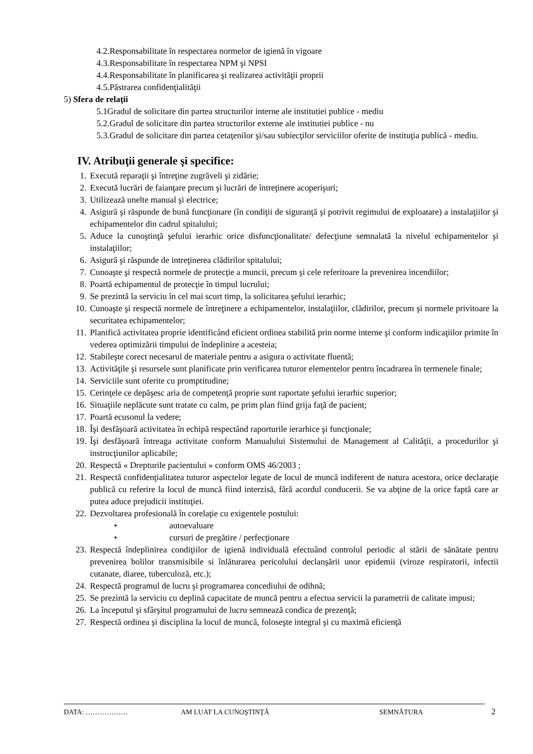4.2.Responsabilitate în respectarea normelor de igienă în vigoare
4.3.Responsabilitate în respectarea NPM şi NPSI
4.4.Responsabilitate în planificarea şi realizarea activităţii proprii
4.5.Păstrarea confidenţialităţii
5) Sfera de relaţii
5.1Gradul de solicitare din partea structurilor interne ale institutiei publice - mediu
5.2.Gradul de solicitare din partea structurilor externe ale institutiei publice - nu
5.3.Gradul de solicitare din partea cetaţenilor şi/sau subiecţilor serviciilor oferite de instituţia publică - mediu.
IV. Atribuţii generale şi specifice:
1. Execută reparaţii şi întreţine zugrăveli şi zidărie;
2. Execută lucrări de faianţare precum şi lucrări de întreţinere acoperişuri;
3. Utilizează unelte manual şi electrice;
4. Asigură şi răspunde de bună funcţionare (în condiţii de siguranţă şi potrivit regimului de exploatare) a instalaţiilor şi echipamentelor din cadrul spitalului;
5. Aduce la cunoştinţă şefului ierarhic orice disfuncţionalitate/ defecţiune semnalată la nivelul echipamentelor şi instalaţiilor;
6. Asigură şi răspunde de intreţinerea clădirilor spitalului;
7. Cunoaşte şi respectă normele de protecţie a muncii, precum şi cele referitoare la prevenirea incendiilor;
8. Poartă echipamentul de protecţie în timpul lucrului;
9. Se prezintă la serviciu în cel mai scurt timp, la solicitarea şefului ierarhic;
10. Cunoaşte şi respectă normele de întreţinere a echipamentelor, instalaţiilor, clădirilor, precum şi normele privitoare la securitatea echipamentelor;
11. Planifică activitatea proprie identificând eficient ordinea stabilită prin norme interne şi conform indicaţiilor primite în vederea optimizării timpului de îndeplinire a acesteia;
12. Stabileşte corect necesarul de materiale pentru a asigura o activitate fluentă;
13. Activităţile şi resursele sunt planificate prin verificarea tuturor elementelor pentru încadrarea în termenele finale;
14. Serviciile sunt oferite cu promptitudine;
15. Cerinţele ce depăşesc aria de competenţă proprie sunt raportate şefului ierarhic superior;
16. Situaţiile neplăcute sunt tratate cu calm, pe prim plan fiind grija faţă de pacient;
17. Poartă ecusonul la vedere;
18. Îşi desfăşoară activitatea în echipă respectând raporturile ierarhice şi funcţionale;
19. Îşi desfăşoară întreaga activitate conform Manualului Sistemului de Management al Calităţii, a procedurilor şi instrucţiunilor aplicabile;
20. Respectă « Drepturile pacientului » conform OMS 46/2003 ;
21. Respectă confidenţialitatea tuturor aspectelor legate de locul de muncă indiferent de natura acestora, orice declaraţie publică cu referire la locul de muncă fiind interzisă, fără acordul conducerii. Se va abţine de la orice faptă care ar putea aduce prejudicii instituţiei.
22. Dezvoltarea profesională în corelaţie cu exigentele postului:
• autoevaluare
• cursuri de pregătire / perfecţionare
23. Respectă îndeplinirea condiţiilor de igienă individuală efectuând controlul periodic al stării de sănătate pentru prevenirea bolilor transmisibile si înlăturarea pericolului declanşării unor epidemii (viroze respiratorii, infectii cutanate, diaree, tuberculoză, etc.);
24. Respectă programul de lucru şi programarea concediului de odihnă;
25. Se prezintă la serviciu cu deplină capacitate de muncă pentru a efectua servicii la parametrii de calitate impusi;
26. La începutul şi sfârşitul programului de lucru semnează condica de prezenţă;
27. Respectă ordinea şi disciplina la locul de muncă, foloseşte integral şi cu maximă eficienţă
DATA: ……………… AM LUAT LA CUNOŞTINŢĂ SEMNĂTURA 2